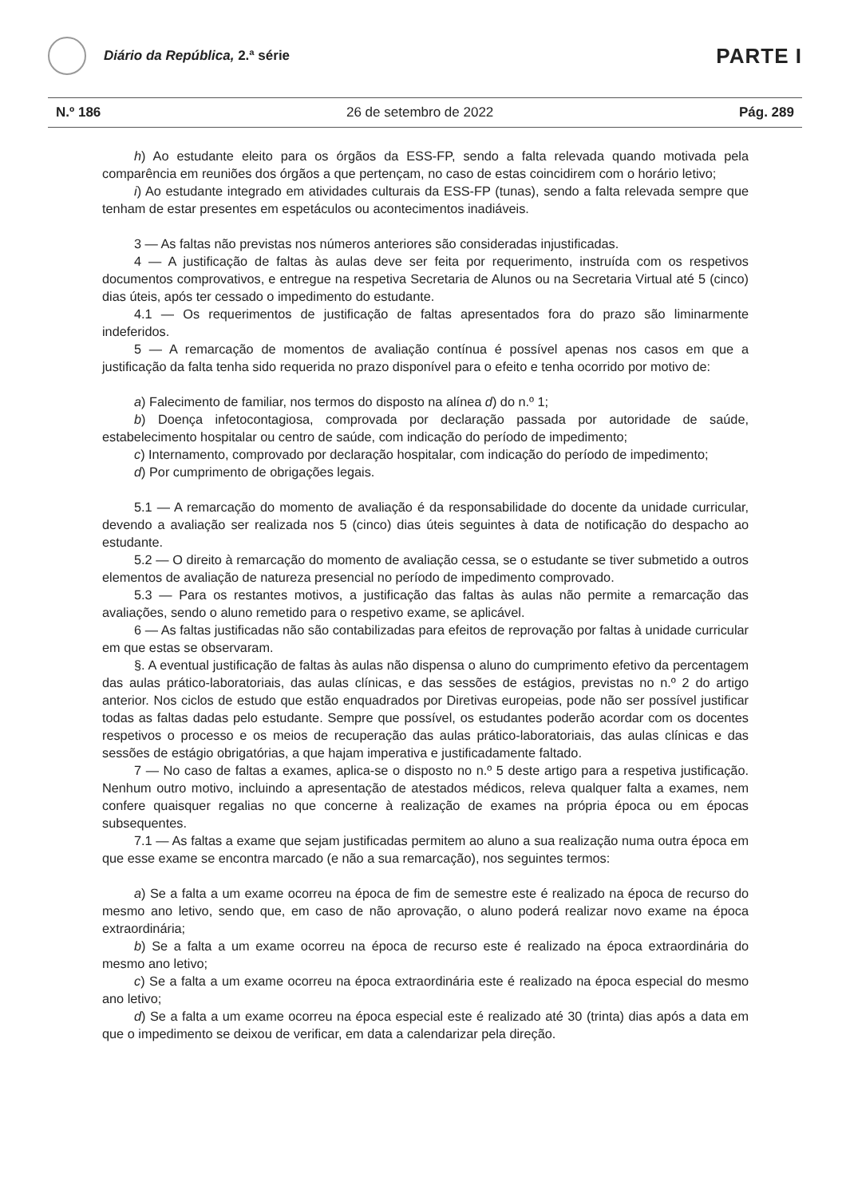Diário da República, 2.ª série
PARTE I
N.º 186 26 de setembro de 2022 Pág. 289
h) Ao estudante eleito para os órgãos da ESS-FP, sendo a falta relevada quando motivada pela comparência em reuniões dos órgãos a que pertençam, no caso de estas coincidirem com o horário letivo;
i) Ao estudante integrado em atividades culturais da ESS-FP (tunas), sendo a falta relevada sempre que tenham de estar presentes em espetáculos ou acontecimentos inadiáveis.
3 — As faltas não previstas nos números anteriores são consideradas injustificadas.
4 — A justificação de faltas às aulas deve ser feita por requerimento, instruída com os respetivos documentos comprovativos, e entregue na respetiva Secretaria de Alunos ou na Secretaria Virtual até 5 (cinco) dias úteis, após ter cessado o impedimento do estudante.
4.1 — Os requerimentos de justificação de faltas apresentados fora do prazo são liminarmente indeferidos.
5 — A remarcação de momentos de avaliação contínua é possível apenas nos casos em que a justificação da falta tenha sido requerida no prazo disponível para o efeito e tenha ocorrido por motivo de:
a) Falecimento de familiar, nos termos do disposto na alínea d) do n.º 1;
b) Doença infetocontagiosa, comprovada por declaração passada por autoridade de saúde, estabelecimento hospitalar ou centro de saúde, com indicação do período de impedimento;
c) Internamento, comprovado por declaração hospitalar, com indicação do período de impedimento;
d) Por cumprimento de obrigações legais.
5.1 — A remarcação do momento de avaliação é da responsabilidade do docente da unidade curricular, devendo a avaliação ser realizada nos 5 (cinco) dias úteis seguintes à data de notificação do despacho ao estudante.
5.2 — O direito à remarcação do momento de avaliação cessa, se o estudante se tiver submetido a outros elementos de avaliação de natureza presencial no período de impedimento comprovado.
5.3 — Para os restantes motivos, a justificação das faltas às aulas não permite a remarcação das avaliações, sendo o aluno remetido para o respetivo exame, se aplicável.
6 — As faltas justificadas não são contabilizadas para efeitos de reprovação por faltas à unidade curricular em que estas se observaram.
§. A eventual justificação de faltas às aulas não dispensa o aluno do cumprimento efetivo da percentagem das aulas prático-laboratoriais, das aulas clínicas, e das sessões de estágios, previstas no n.º 2 do artigo anterior. Nos ciclos de estudo que estão enquadrados por Diretivas europeias, pode não ser possível justificar todas as faltas dadas pelo estudante. Sempre que possível, os estudantes poderão acordar com os docentes respetivos o processo e os meios de recuperação das aulas prático-laboratoriais, das aulas clínicas e das sessões de estágio obrigatórias, a que hajam imperativa e justificadamente faltado.
7 — No caso de faltas a exames, aplica-se o disposto no n.º 5 deste artigo para a respetiva justificação. Nenhum outro motivo, incluindo a apresentação de atestados médicos, releva qualquer falta a exames, nem confere quaisquer regalias no que concerne à realização de exames na própria época ou em épocas subsequentes.
7.1 — As faltas a exame que sejam justificadas permitem ao aluno a sua realização numa outra época em que esse exame se encontra marcado (e não a sua remarcação), nos seguintes termos:
a) Se a falta a um exame ocorreu na época de fim de semestre este é realizado na época de recurso do mesmo ano letivo, sendo que, em caso de não aprovação, o aluno poderá realizar novo exame na época extraordinária;
b) Se a falta a um exame ocorreu na época de recurso este é realizado na época extraordinária do mesmo ano letivo;
c) Se a falta a um exame ocorreu na época extraordinária este é realizado na época especial do mesmo ano letivo;
d) Se a falta a um exame ocorreu na época especial este é realizado até 30 (trinta) dias após a data em que o impedimento se deixou de verificar, em data a calendarizar pela direção.